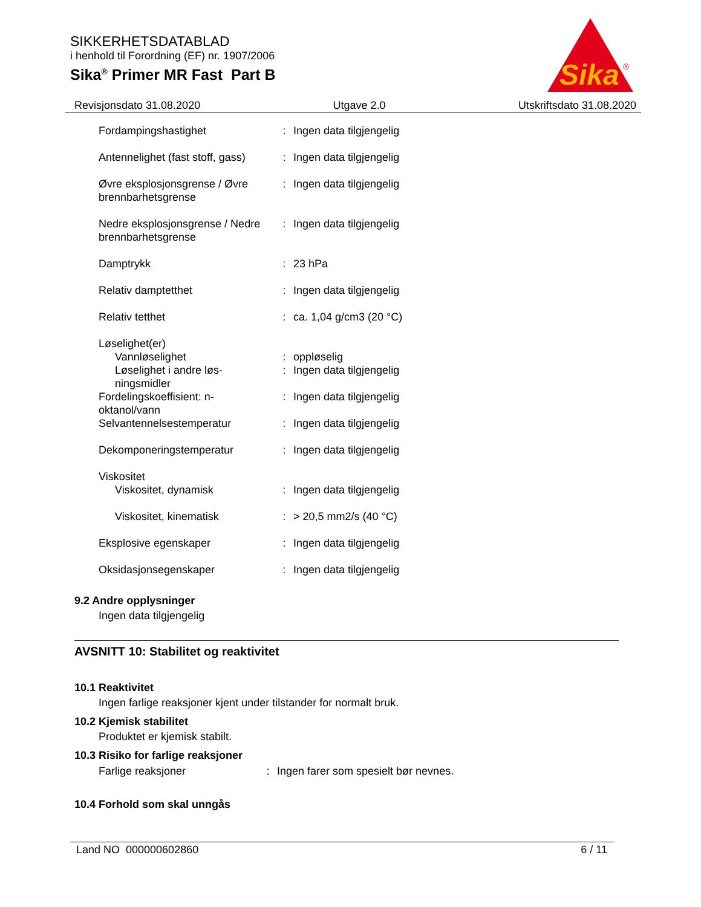SIKKERHETSDATABLAD
i henhold til Forordning (EF) nr. 1907/2006
Sika<sup>®</sup> Primer MR Fast Part B
Sika
®
Revisjonsdato 31.08.2020 Utgave 2.0 Utskriftsdato 31.08.2020
| Fordampingshastighet | : | Ingen data tilgjengelig |
| Antennelighet (fast stoff, gass) | : | Ingen data tilgjengelig |
| Øvre eksplosjonsgrense / Øvre brennbarhetsgrense | : | Ingen data tilgjengelig |
| Nedre eksplosjonsgrense / Nedre brennbarhetsgrense | : | Ingen data tilgjengelig |
| Damptrykk | : | 23 hPa |
| Relativ damptetthet | : | Ingen data tilgjengelig |
| Relativ tetthet | : | ca. 1,04 g/cm3 (20 °C) |
| Løselighet(er) | | |
| Vannløselighet | : | oppløselig |
| Løselighet i andre løs-ningsmidler | : | Ingen data tilgjengelig |
| Fordelingskoeffisient: n-oktanol/vann | : | Ingen data tilgjengelig |
| Selvantennelsestemperatur | : | Ingen data tilgjengelig |
| Dekomponeringstemperatur | : | Ingen data tilgjengelig |
| Viskositet | | |
| Viskositet, dynamisk | : | Ingen data tilgjengelig |
| Viskositet, kinematisk | : | > 20,5 mm2/s (40 °C) |
| Eksplosive egenskaper | : | Ingen data tilgjengelig |
| Oksidasjonsegenskaper | : | Ingen data tilgjengelig |
9.2 Andre opplysninger
Ingen data tilgjengelig
AVSNITT 10: Stabilitet og reaktivitet
10.1 Reaktivitet
Ingen farlige reaksjoner kjent under tilstander for normalt bruk.
10.2 Kjemisk stabilitet
Produktet er kjemisk stabilt.
10.3 Risiko for farlige reaksjoner
| Farlige reaksjoner | : | Ingen farer som spesielt bør nevnes. |
10.4 Forhold som skal unngås
Land NO 000000602860 6 / 11